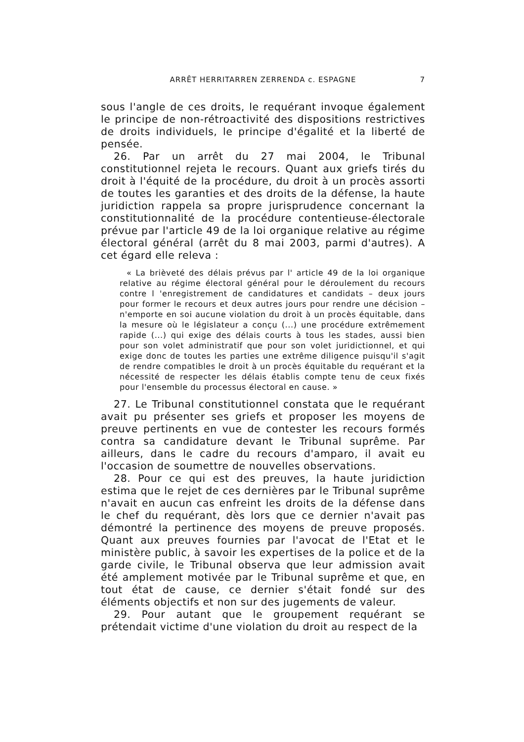ARRÊT HERRITARREN ZERRENDA c. ESPAGNE 7
sous l'angle de ces droits, le requérant invoque également le principe de non-rétroactivité des dispositions restrictives de droits individuels, le principe d'égalité et la liberté de pensée.
26. Par un arrêt du 27 mai 2004, le Tribunal constitutionnel rejeta le recours. Quant aux griefs tirés du droit à l'équité de la procédure, du droit à un procès assorti de toutes les garanties et des droits de la défense, la haute juridiction rappela sa propre jurisprudence concernant la constitutionnalité de la procédure contentieuse-électorale prévue par l'article 49 de la loi organique relative au régime électoral général (arrêt du 8 mai 2003, parmi d'autres). A cet égard elle releva :
« La brièveté des délais prévus par l' article 49 de la loi organique relative au régime électoral général pour le déroulement du recours contre l 'enregistrement de candidatures et candidats – deux jours pour former le recours et deux autres jours pour rendre une décision – n'emporte en soi aucune violation du droit à un procès équitable, dans la mesure où le législateur a conçu (...) une procédure extrêmement rapide (...) qui exige des délais courts à tous les stades, aussi bien pour son volet administratif que pour son volet juridictionnel, et qui exige donc de toutes les parties une extrême diligence puisqu'il s'agit de rendre compatibles le droit à un procès équitable du requérant et la nécessité de respecter les délais établis compte tenu de ceux fixés pour l'ensemble du processus électoral en cause. »
27. Le Tribunal constitutionnel constata que le requérant avait pu présenter ses griefs et proposer les moyens de preuve pertinents en vue de contester les recours formés contra sa candidature devant le Tribunal suprême. Par ailleurs, dans le cadre du recours d'amparo, il avait eu l'occasion de soumettre de nouvelles observations.
28. Pour ce qui est des preuves, la haute juridiction estima que le rejet de ces dernières par le Tribunal suprême n'avait en aucun cas enfreint les droits de la défense dans le chef du requérant, dès lors que ce dernier n'avait pas démontré la pertinence des moyens de preuve proposés. Quant aux preuves fournies par l'avocat de l'Etat et le ministère public, à savoir les expertises de la police et de la garde civile, le Tribunal observa que leur admission avait été amplement motivée par le Tribunal suprême et que, en tout état de cause, ce dernier s'était fondé sur des éléments objectifs et non sur des jugements de valeur.
29. Pour autant que le groupement requérant se prétendait victime d'une violation du droit au respect de la